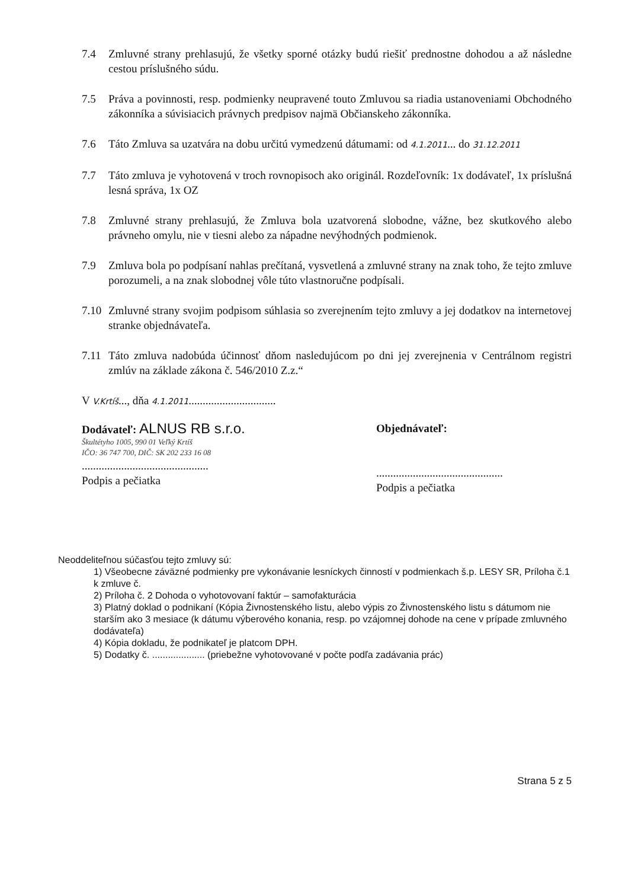7.4 Zmluvné strany prehlasujú, že všetky sporné otázky budú riešiť prednostne dohodou a až následne cestou príslušného súdu.
7.5 Práva a povinnosti, resp. podmienky neupravené touto Zmluvou sa riadia ustanoveniami Obchodného zákonníka a súvisiacich právnych predpisov najmä Občianskeho zákonníka.
7.6 Táto Zmluva sa uzatvára na dobu určitú vymedzenú dátumami: od 4.1.2011... do 31.12.2011
7.7 Táto zmluva je vyhotovená v troch rovnopisoch ako originál. Rozdeľovník: 1x dodávateľ, 1x príslušná lesná správa, 1x OZ
7.8 Zmluvné strany prehlasujú, že Zmluva bola uzatvorená slobodne, vážne, bez skutkového alebo právneho omylu, nie v tiesni alebo za nápadne nevýhodných podmienok.
7.9 Zmluva bola po podpísaní nahlas prečítaná, vysvetlená a zmluvné strany na znak toho, že tejto zmluve porozumeli, a na znak slobodnej vôle túto vlastnoručne podpísali.
7.10 Zmluvné strany svojim podpisom súhlasia so zverejnením tejto zmluvy a jej dodatkov na internetovej stranke objednávateľa.
7.11 Táto zmluva nadobúda účinnosť dňom nasledujúcom po dni jej zverejnenia v Centrálnom registri zmlúv na základe zákona č. 546/2010 Z.z.“
V V.Krtíš..., dňa 4.1.2011...............................
Dodávateľ: ALNUS RB s.r.o.
Škultétyho 1005, 990 01 Veľký Krtíš
IČO: 36 747 700, DIČ: SK 202 233 16 08
.............................................
Podpis a pečiatka
Objednávateľ:
.............................................
Podpis a pečiatka
Neoddeliteľnou súčasťou tejto zmluvy sú:
1) Všeobecne záväzné podmienky pre vykonávanie lesníckych činností v podmienkach š.p. LESY SR, Príloha č.1 k zmluve č.
2) Príloha č. 2 Dohoda o vyhotovovaní faktúr – samofakturácia
3) Platný doklad o podnikaní (Kópia Živnostenského listu, alebo výpis zo Živnostenského listu s dátumom nie starším ako 3 mesiace (k dátumu výberového konania, resp. po vzájomnej dohode na cene v prípade zmluvného dodávateľa)
4) Kópia dokladu, že podnikateľ je platcom DPH.
5) Dodatky č. .................... (priebežne vyhotovované v počte podľa zadávania prác)
Strana 5 z 5